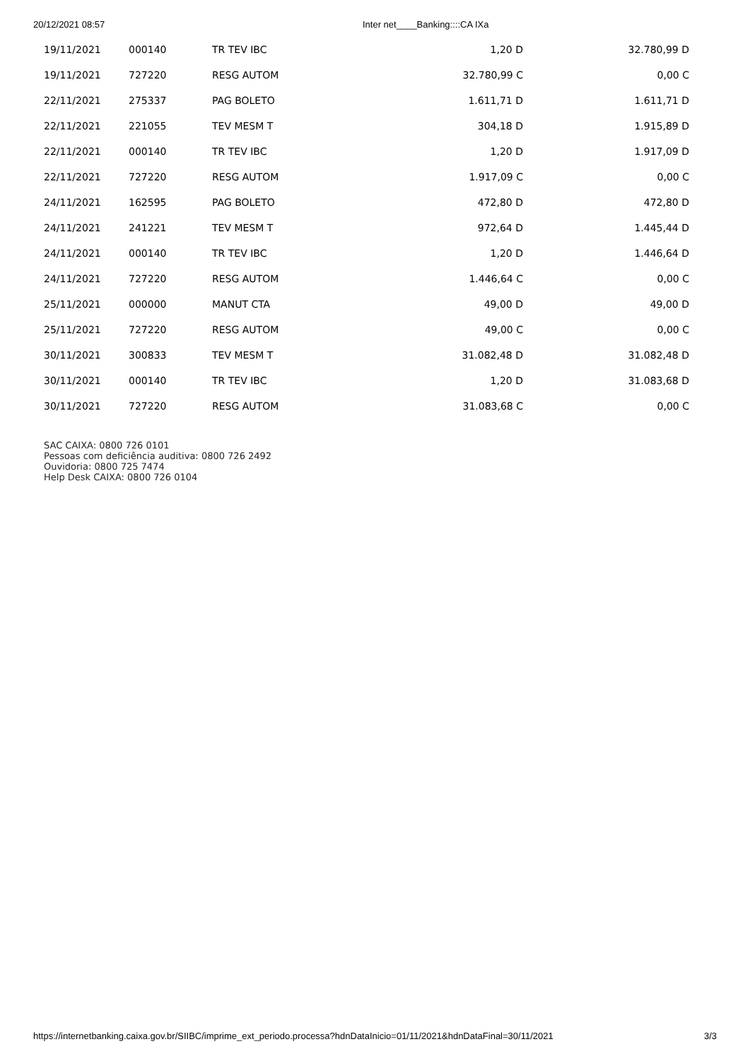20/12/2021 08:57 Inter net____Banking::::CA IXa
| 19/11/2021 | 000140 | TR TEV IBC | 1,20 D | 32.780,99 D |
| 19/11/2021 | 727220 | RESG AUTOM | 32.780,99 C | 0,00 C |
| 22/11/2021 | 275337 | PAG BOLETO | 1.611,71 D | 1.611,71 D |
| 22/11/2021 | 221055 | TEV MESM T | 304,18 D | 1.915,89 D |
| 22/11/2021 | 000140 | TR TEV IBC | 1,20 D | 1.917,09 D |
| 22/11/2021 | 727220 | RESG AUTOM | 1.917,09 C | 0,00 C |
| 24/11/2021 | 162595 | PAG BOLETO | 472,80 D | 472,80 D |
| 24/11/2021 | 241221 | TEV MESM T | 972,64 D | 1.445,44 D |
| 24/11/2021 | 000140 | TR TEV IBC | 1,20 D | 1.446,64 D |
| 24/11/2021 | 727220 | RESG AUTOM | 1.446,64 C | 0,00 C |
| 25/11/2021 | 000000 | MANUT CTA | 49,00 D | 49,00 D |
| 25/11/2021 | 727220 | RESG AUTOM | 49,00 C | 0,00 C |
| 30/11/2021 | 300833 | TEV MESM T | 31.082,48 D | 31.082,48 D |
| 30/11/2021 | 000140 | TR TEV IBC | 1,20 D | 31.083,68 D |
| 30/11/2021 | 727220 | RESG AUTOM | 31.083,68 C | 0,00 C |
SAC CAIXA: 0800 726 0101
Pessoas com deficiência auditiva: 0800 726 2492
Ouvidoria: 0800 725 7474
Help Desk CAIXA: 0800 726 0104
https://internetbanking.caixa.gov.br/SIIBC/imprime_ext_periodo.processa?hdnDataInicio=01/11/2021&hdnDataFinal=30/11/2021 3/3